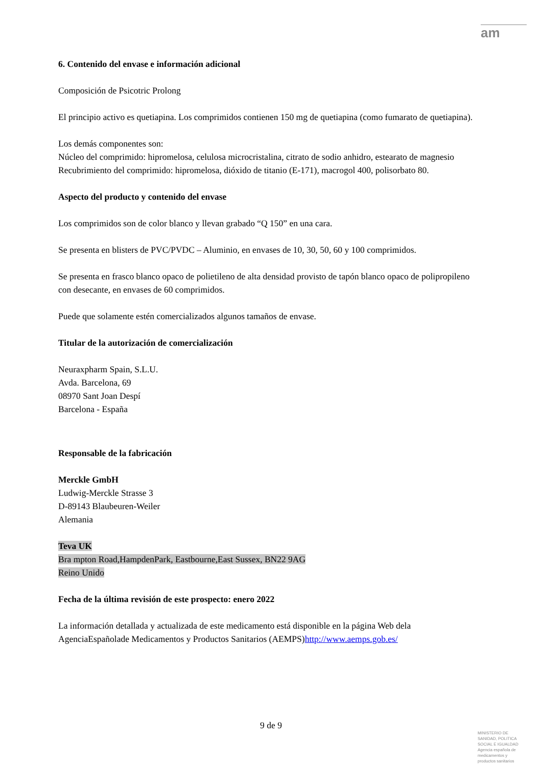am
6. Contenido del envase e información adicional
Composición de Psicotric Prolong
El principio activo es quetiapina. Los comprimidos contienen 150 mg de quetiapina (como fumarato de quetiapina).
Los demás componentes son:
Núcleo del comprimido: hipromelosa, celulosa microcristalina, citrato de sodio anhidro, estearato de magnesio
Recubrimiento del comprimido: hipromelosa, dióxido de titanio (E-171), macrogol 400, polisorbato 80.
Aspecto del producto y contenido del envase
Los comprimidos son de color blanco y llevan grabado “Q 150” en una cara.
Se presenta en blisters de PVC/PVDC – Aluminio, en envases de 10, 30, 50, 60 y 100 comprimidos.
Se presenta en frasco blanco opaco de polietileno de alta densidad provisto de tapón blanco opaco de polipropileno con desecante, en envases de 60 comprimidos.
Puede que solamente estén comercializados algunos tamaños de envase.
Titular de la autorización de comercialización
Neuraxpharm Spain, S.L.U.
Avda. Barcelona, 69
08970 Sant Joan Despí
Barcelona - España
Responsable de la fabricación
Merckle GmbH
Ludwig-Merckle Strasse 3
D-89143 Blaubeuren-Weiler
Alemania
Teva UK
Bra mpton Road,HampdenPark, Eastbourne,East Sussex, BN22 9AG
Reino Unido
Fecha de la última revisión de este prospecto: enero 2022
La información detallada y actualizada de este medicamento está disponible en la página Web dela AgenciaEspañolade Medicamentos y Productos Sanitarios (AEMPS)http://www.aemps.gob.es/
9 de 9
MINISTERIO DE
SANIDAD, POLITICA
SOCIAL E IGUALDAD
Agencia española de
medicamentos y
productos sanitarios